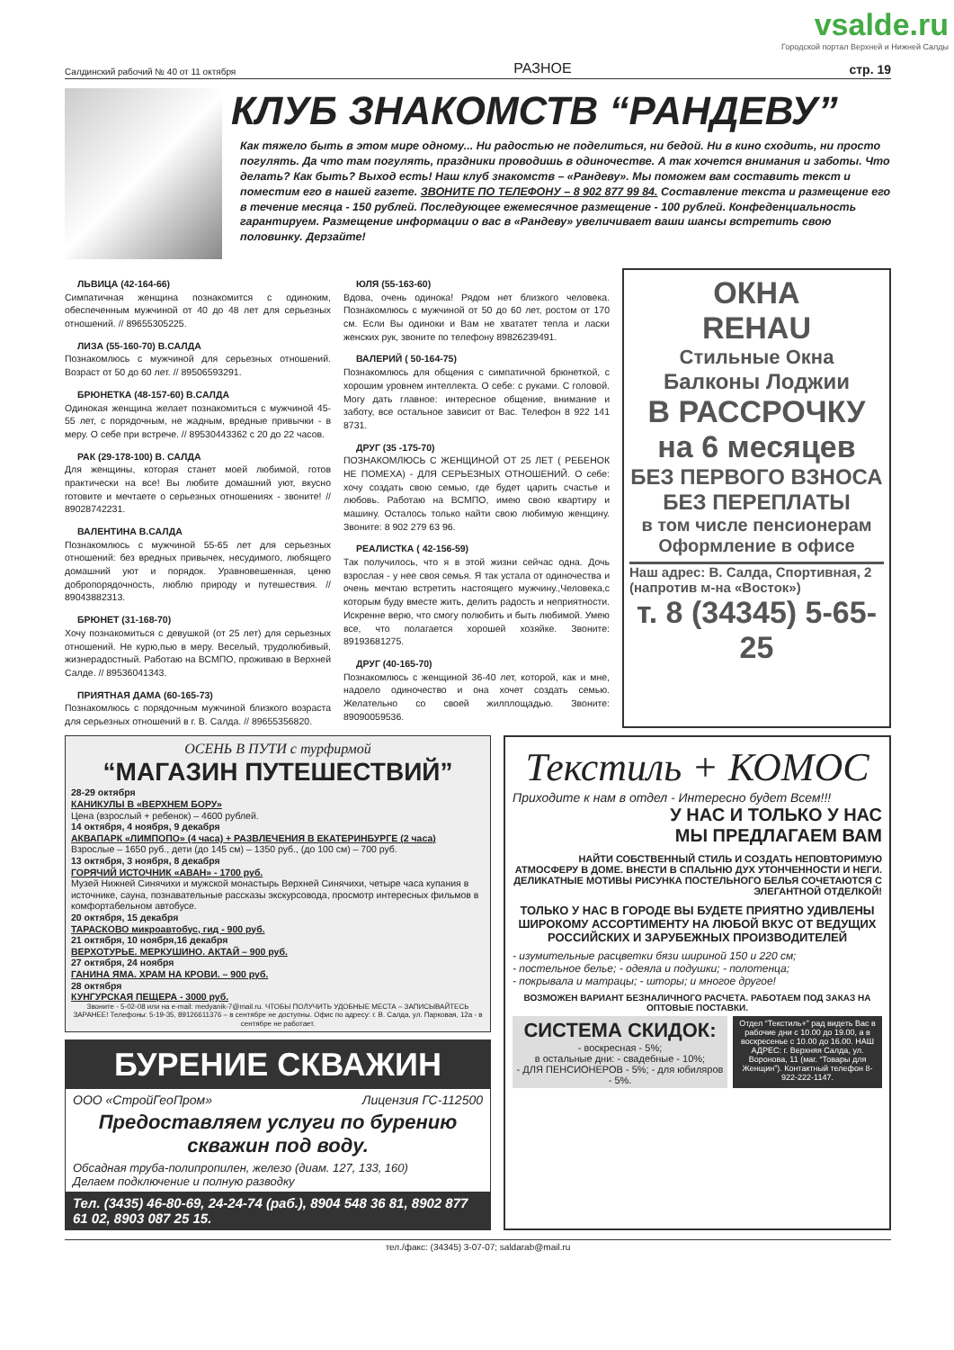vsalde.ru
Городской портал Верхней и Нижней Салды
Салдинский рабочий № 40 от 11 октября РАЗНОЕ стр. 19
КЛУБ ЗНАКОМСТВ “РАНДЕВУ”
Как тяжело быть в этом мире одному... Ни радостью не поделиться, ни бедой. Ни в кино сходить, ни просто погулять. Да что там погулять, праздники проводишь в одиночестве. А так хочется внимания и заботы. Что делать? Как быть? Выход есть! Наш клуб знакомств – «Рандеву». Мы поможем вам составить текст и поместим его в нашей газете. ЗВОНИТЕ ПО ТЕЛЕФОНУ – 8 902 877 99 84. Составление текста и размещение его в течение месяца - 150 рублей. Последующее ежемесячное размещение - 100 рублей. Конфеденциальность гарантируем. Размещение информации о вас в «Рандеву» увеличивает ваши шансы встретить свою половинку. Дерзайте!
ЛЬВИЦА (42-164-66)
Симпатичная женщина познакомится с одиноким, обеспеченным мужчиной от 40 до 48 лет для серьезных отношений. // 89655305225.
ЛИЗА (55-160-70) В.САЛДА
Познакомлюсь с мужчиной для серьезных отношений. Возраст от 50 до 60 лет. // 89506593291.
БРЮНЕТКА (48-157-60) В.САЛДА
Одинокая женщина желает познакомиться с мужчиной 45-55 лет, с порядочным, не жадным, вредные привычки - в меру. О себе при встрече. // 89530443362 с 20 до 22 часов.
РАК (29-178-100) В. САЛДА
Для женщины, которая станет моей любимой, готов практически на все! Вы любите домашний уют, вкусно готовите и мечтаете о серьезных отношениях - звоните! // 89028742231.
ВАЛЕНТИНА В.САЛДА
Познакомлюсь с мужчиной 55-65 лет для серьезных отношений: без вредных привычек, несудимого, любящего домашний уют и порядок. Уравновешенная, ценю добропорядочность, люблю природу и путешествия. // 89043882313.
БРЮНЕТ (31-168-70)
Хочу познакомиться с девушкой (от 25 лет) для серьезных отношений. Не курю,пью в меру. Веселый, трудолюбивый, жизнерадостный. Работаю на ВСМПО, проживаю в Верхней Салде. // 89536041343.
ПРИЯТНАЯ ДАМА (60-165-73)
Познакомлюсь с порядочным мужчиной близкого возраста для серьезных отношений в г. В. Салда. // 89655356820.
ЮЛЯ (55-163-60)
Вдова, очень одинока! Рядом нет близкого человека. Познакомлюсь с мужчиной от 50 до 60 лет, ростом от 170 см. Если Вы одиноки и Вам не хвататет тепла и ласки женских рук, звоните по телефону 89826239491.
ВАЛЕРИЙ ( 50-164-75)
Познакомлюсь для общения с симпатичной брюнеткой, с хорошим уровнем интеллекта. О себе: с руками. С головой. Могу дать главное: интересное общение, внимание и заботу, все остальное зависит от Вас. Телефон 8 922 141 8731.
ДРУГ (35 -175-70)
ПОЗНАКОМЛЮСЬ С ЖЕНЩИНОЙ ОТ 25 ЛЕТ ( РЕБЕНОК НЕ ПОМЕХА) - ДЛЯ СЕРЬЕЗНЫХ ОТНОШЕНИЙ. О себе: хочу создать свою семью, где будет царить счастье и любовь. Работаю на ВСМПО, имею свою квартиру и машину. Осталось только найти свою любимую женщину. Звоните: 8 902 279 63 96.
РЕАЛИСТКА ( 42-156-59)
Так получилось, что я в этой жизни сейчас одна. Дочь взрослая - у нее своя семья. Я так устала от одиночества и очень мечтаю встретить настоящего мужчину.,Человека,с которым буду вместе жить, делить радость и неприятности. Искренне верю, что смогу полюбить и быть любимой. Умею все, что полагается хорошей хозяйке. Звоните: 89193681275.
ДРУГ (40-165-70)
Познакомлюсь с женщиной 36-40 лет, которой, как и мне, надоело одиночество и она хочет создать семью. Желательно со своей жилплощадью. Звоните: 89090059536.
ОКНА
REHAU
Стильные Окна
Балконы Лоджии
В РАССРОЧКУ
на 6 месяцев
БЕЗ ПЕРВОГО ВЗНОСА
БЕЗ ПЕРЕПЛАТЫ
в том числе пенсионерам
Оформление в офисе
Наш адрес: В. Салда, Спортивная, 2
(напротив м-на «Восток»)
т. 8 (34345) 5-65-25
ОСЕНЬ В ПУТИ с турфирмой
“МАГАЗИН ПУТЕШЕСТВИЙ”
28-29 октября
КАНИКУЛЫ В «ВЕРХНЕМ БОРУ»
Цена (взрослый + ребенок) – 4600 рублей.
14 октября, 4 ноября, 9 декабря
АКВАПАРК «ЛИМПОПО» (4 часа) + РАЗВЛЕЧЕНИЯ В ЕКАТЕРИНБУРГЕ (2 часа)
Взрослые – 1650 руб., дети (до 145 см) – 1350 руб., (до 100 см) – 700 руб.
13 октября, 3 ноября, 8 декабря
ГОРЯЧИЙ ИСТОЧНИК «АВАН» - 1700 руб.
Музей Нижней Синячихи и мужской монастырь Верхней Синячихи, четыре часа купания в источнике, сауна, познавательные рассказы экскурсовода, просмотр интересных фильмов в комфортабельном автобусе.
20 октября, 15 декабря
ТАРАСКОВО микроавтобус, гид - 900 руб.
21 октября, 10 ноября,16 декабря
ВЕРХОТУРЬЕ. МЕРКУШИНО. АКТАЙ – 900 руб.
27 октября, 24 ноября
ГАНИНА ЯМА. ХРАМ НА КРОВИ. – 900 руб.
28 октября
КУНГУРСКАЯ ПЕЩЕРА - 3000 руб.
Звоните - 5-02-08 или на e-mail: medyanik-7@mail.ru. ЧТОБЫ ПОЛУЧИТЬ УДОБНЫЕ МЕСТА – ЗАПИСЫВАЙТЕСЬ ЗАРАНЕЕ! Телефоны: 5-19-35, 89126611376 – в сентябре не доступны. Офис по адресу: г. В. Салда, ул. Парковая, 12а - в сентябре не работает.
БУРЕНИЕ СКВАЖИН
ООО «СтройГеоПром» Лицензия ГС-112500
Предоставляем услуги по бурению скважин под воду.
Обсадная труба-полипропилен, железо (диам. 127, 133, 160)
Делаем подключение и полную разводку
Тел. (3435) 46-80-69, 24-24-74 (раб.), 8904 548 36 81, 8902 877 61 02, 8903 087 25 15.
Текстиль + КОМОС
Приходите к нам в отдел - Интересно будет Всем!!!
У НАС И ТОЛЬКО У НАС
МЫ ПРЕДЛАГАЕМ ВАМ
НАЙТИ СОБСТВЕННЫЙ СТИЛЬ И СОЗДАТЬ НЕПОВТОРИМУЮ АТМОСФЕРУ В ДОМЕ. ВНЕСТИ В СПАЛЬНЮ ДУХ УТОНЧЕННОСТИ И НЕГИ. ДЕЛИКАТНЫЕ МОТИВЫ РИСУНКА ПОСТЕЛЬНОГО БЕЛЬЯ СОЧЕТАЮТСЯ С ЭЛЕГАНТНОЙ ОТДЕЛКОЙ!
ТОЛЬКО У НАС В ГОРОДЕ ВЫ БУДЕТЕ ПРИЯТНО УДИВЛЕНЫ ШИРОКОМУ АССОРТИМЕНТУ НА ЛЮБОЙ ВКУС ОТ ВЕДУЩИХ РОССИЙСКИХ И ЗАРУБЕЖНЫХ ПРОИЗВОДИТЕЛЕЙ
- изумительные расцветки бязи шириной 150 и 220 см;
- постельное белье; - одеяла и подушки; - полотенца;
- покрывала и матрацы; - шторы; и многое другое!
ВОЗМОЖЕН ВАРИАНТ БЕЗНАЛИЧНОГО РАСЧЕТА. РАБОТАЕМ ПОД ЗАКАЗ НА ОПТОВЫЕ ПОСТАВКИ.
СИСТЕМА СКИДОК:
- воскресная - 5%;
в остальные дни: - свадебные - 10%;
- ДЛЯ ПЕНСИОНЕРОВ - 5%; - для юбиляров - 5%.
Отдел “Текстиль+” рад видеть Вас в рабочие дни с 10.00 до 19.00, а в воскресенье с 10.00 до 16.00. НАШ АДРЕС: г. Верхняя Салда, ул. Воронова, 11 (маг. “Товары для Женщин”). Контактный телефон 8-922-222-1147.
тел./факс: (34345) 3-07-07; saldarab@mail.ru